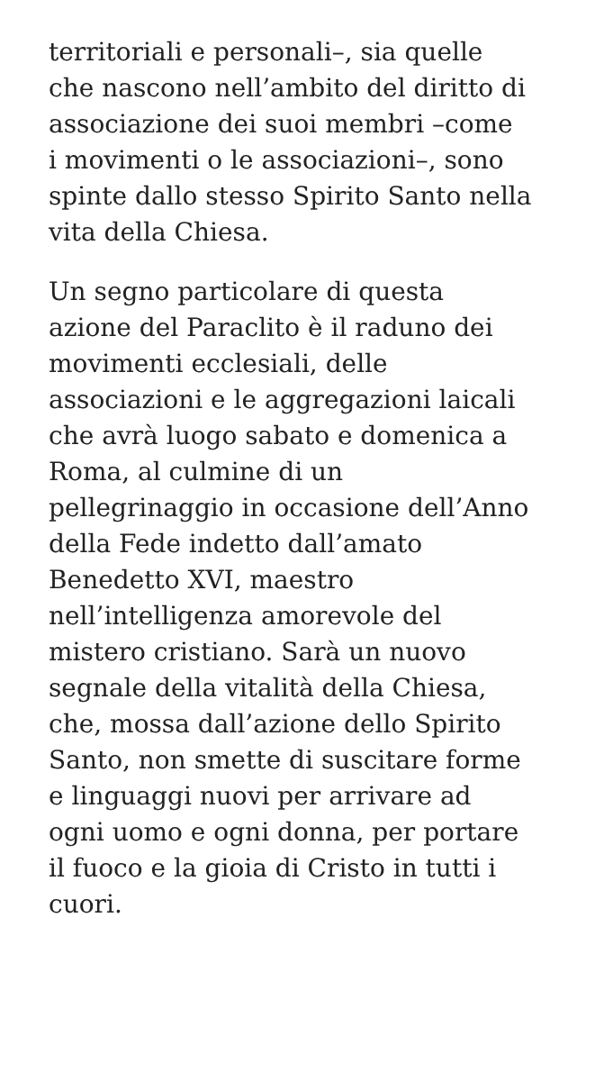territoriali e personali–, sia quelle
che nascono nell’ambito del diritto di
associazione dei suoi membri –come
i movimenti o le associazioni–, sono
spinte dallo stesso Spirito Santo nella
vita della Chiesa.
Un segno particolare di questa
azione del Paraclito è il raduno dei
movimenti ecclesiali, delle
associazioni e le aggregazioni laicali
che avrà luogo sabato e domenica a
Roma, al culmine di un
pellegrinaggio in occasione dell’Anno
della Fede indetto dall’amato
Benedetto XVI, maestro
nell’intelligenza amorevole del
mistero cristiano. Sarà un nuovo
segnale della vitalità della Chiesa,
che, mossa dall’azione dello Spirito
Santo, non smette di suscitare forme
e linguaggi nuovi per arrivare ad
ogni uomo e ogni donna, per portare
il fuoco e la gioia di Cristo in tutti i
cuori.